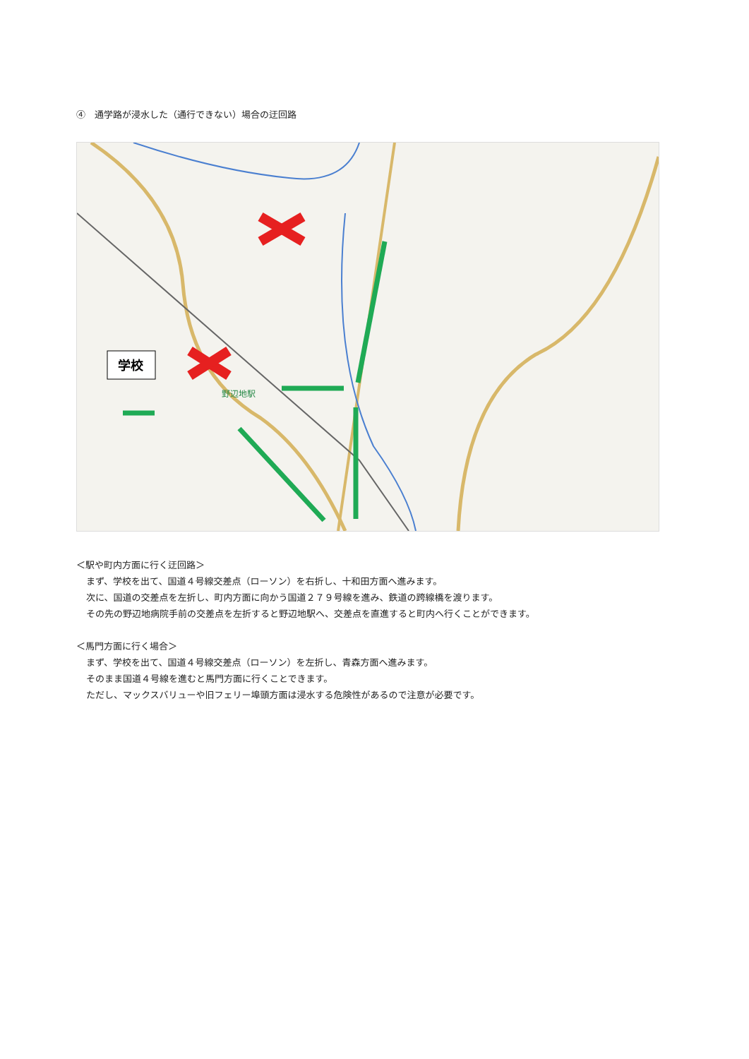④　通学路が浸水した（通行できない）場合の迂回路
学校
野辺地駅
＜駅や町内方面に行く迂回路＞
まず、学校を出て、国道４号線交差点（ローソン）を右折し、十和田方面へ進みます。
次に、国道の交差点を左折し、町内方面に向かう国道２７９号線を進み、鉄道の跨線橋を渡ります。
その先の野辺地病院手前の交差点を左折すると野辺地駅へ、交差点を直進すると町内へ行くことができます。
＜馬門方面に行く場合＞
まず、学校を出て、国道４号線交差点（ローソン）を左折し、青森方面へ進みます。
そのまま国道４号線を進むと馬門方面に行くことできます。
ただし、マックスバリューや旧フェリー埠頭方面は浸水する危険性があるので注意が必要です。